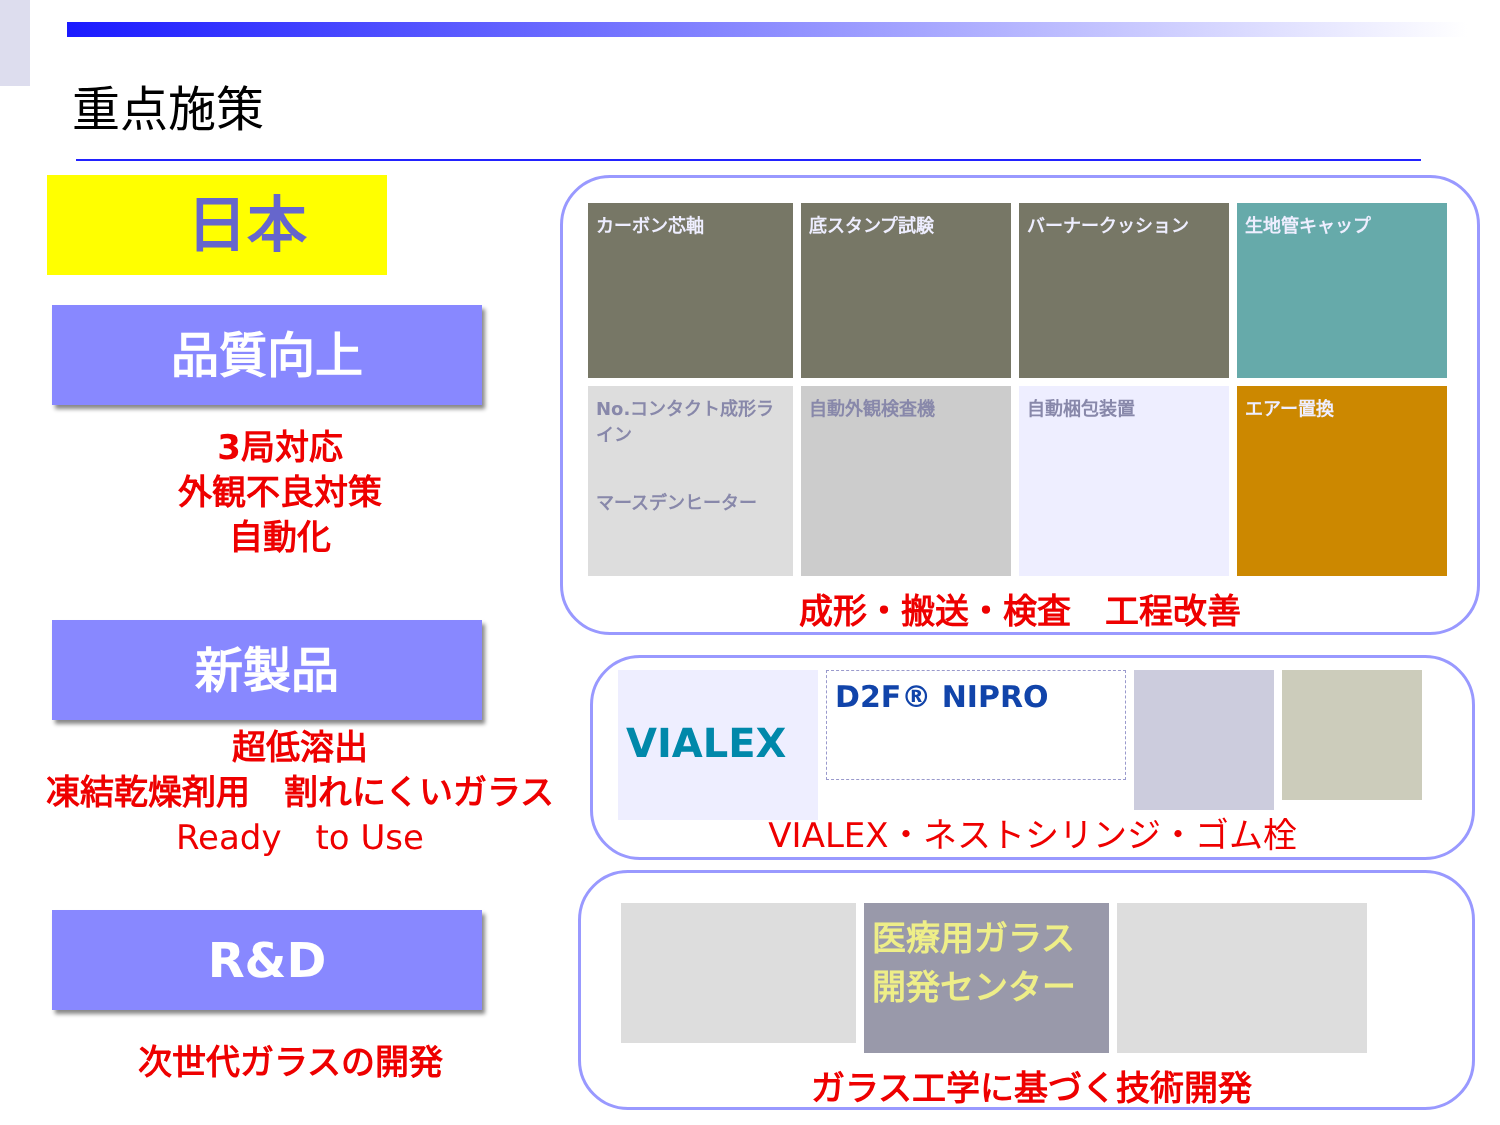重点施策
日本
品質向上
3局対応
外観不良対策
自動化
新製品
超低溶出
凍結乾燥剤用　割れにくいガラス
Ready　to Use
R&D
次世代ガラスの開発
カーボン芯軸
底スタンプ試験
バーナークッション
生地管キャップ
No.コンタクト成形ライン
マースデンヒーター
自動外観検査機
自動梱包装置
エアー置換
成形・搬送・検査　工程改善
VIALEX
D2F® NIPRO
VIALEX・ネストシリンジ・ゴム栓
医療用ガラス開発センター
ガラス工学に基づく技術開発